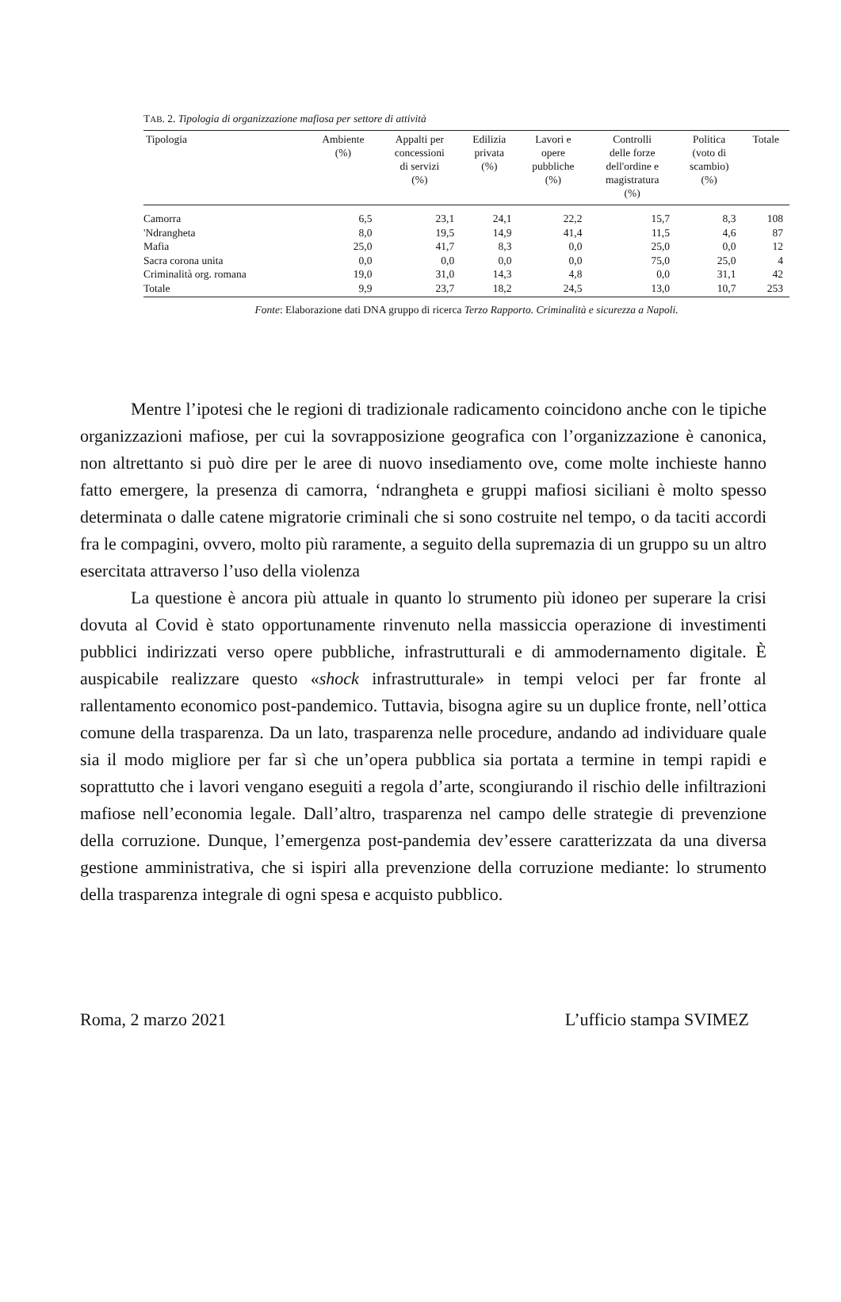TAB. 2. Tipologia di organizzazione mafiosa per settore di attività
| Tipologia | Ambiente (%) | Appalti per concessioni di servizi (%) | Edilizia privata (%) | Lavori e opere pubbliche (%) | Controlli delle forze dell'ordine e magistratura (%) | Politica (voto di scambio) (%) | Totale |
| --- | --- | --- | --- | --- | --- | --- | --- |
| Camorra | 6,5 | 23,1 | 24,1 | 22,2 | 15,7 | 8,3 | 108 |
| 'Ndrangheta | 8,0 | 19,5 | 14,9 | 41,4 | 11,5 | 4,6 | 87 |
| Mafia | 25,0 | 41,7 | 8,3 | 0,0 | 25,0 | 0,0 | 12 |
| Sacra corona unita | 0,0 | 0,0 | 0,0 | 0,0 | 75,0 | 25,0 | 4 |
| Criminalità org. romana | 19,0 | 31,0 | 14,3 | 4,8 | 0,0 | 31,1 | 42 |
| Totale | 9,9 | 23,7 | 18,2 | 24,5 | 13,0 | 10,7 | 253 |
Fonte: Elaborazione dati DNA gruppo di ricerca Terzo Rapporto. Criminalità e sicurezza a Napoli.
Mentre l’ipotesi che le regioni di tradizionale radicamento coincidono anche con le tipiche organizzazioni mafiose, per cui la sovrapposizione geografica con l’organizzazione è canonica, non altrettanto si può dire per le aree di nuovo insediamento ove, come molte inchieste hanno fatto emergere, la presenza di camorra, ‘ndrangheta e gruppi mafiosi siciliani è molto spesso determinata o dalle catene migratorie criminali che si sono costruite nel tempo, o da taciti accordi fra le compagini, ovvero, molto più raramente, a seguito della supremazia di un gruppo su un altro esercitata attraverso l’uso della violenza
La questione è ancora più attuale in quanto lo strumento più idoneo per superare la crisi dovuta al Covid è stato opportunamente rinvenuto nella massiccia operazione di investimenti pubblici indirizzati verso opere pubbliche, infrastrutturali e di ammodernamento digitale. È auspicabile realizzare questo «shock infrastrutturale» in tempi veloci per far fronte al rallentamento economico post-pandemico. Tuttavia, bisogna agire su un duplice fronte, nell’ottica comune della trasparenza. Da un lato, trasparenza nelle procedure, andando ad individuare quale sia il modo migliore per far sì che un’opera pubblica sia portata a termine in tempi rapidi e soprattutto che i lavori vengano eseguiti a regola d’arte, scongiurando il rischio delle infiltrazioni mafiose nell’economia legale. Dall’altro, trasparenza nel campo delle strategie di prevenzione della corruzione. Dunque, l’emergenza post-pandemia dev’essere caratterizzata da una diversa gestione amministrativa, che si ispiri alla prevenzione della corruzione mediante: lo strumento della trasparenza integrale di ogni spesa e acquisto pubblico.
Roma, 2 marzo 2021 L’ufficio stampa SVIMEZ